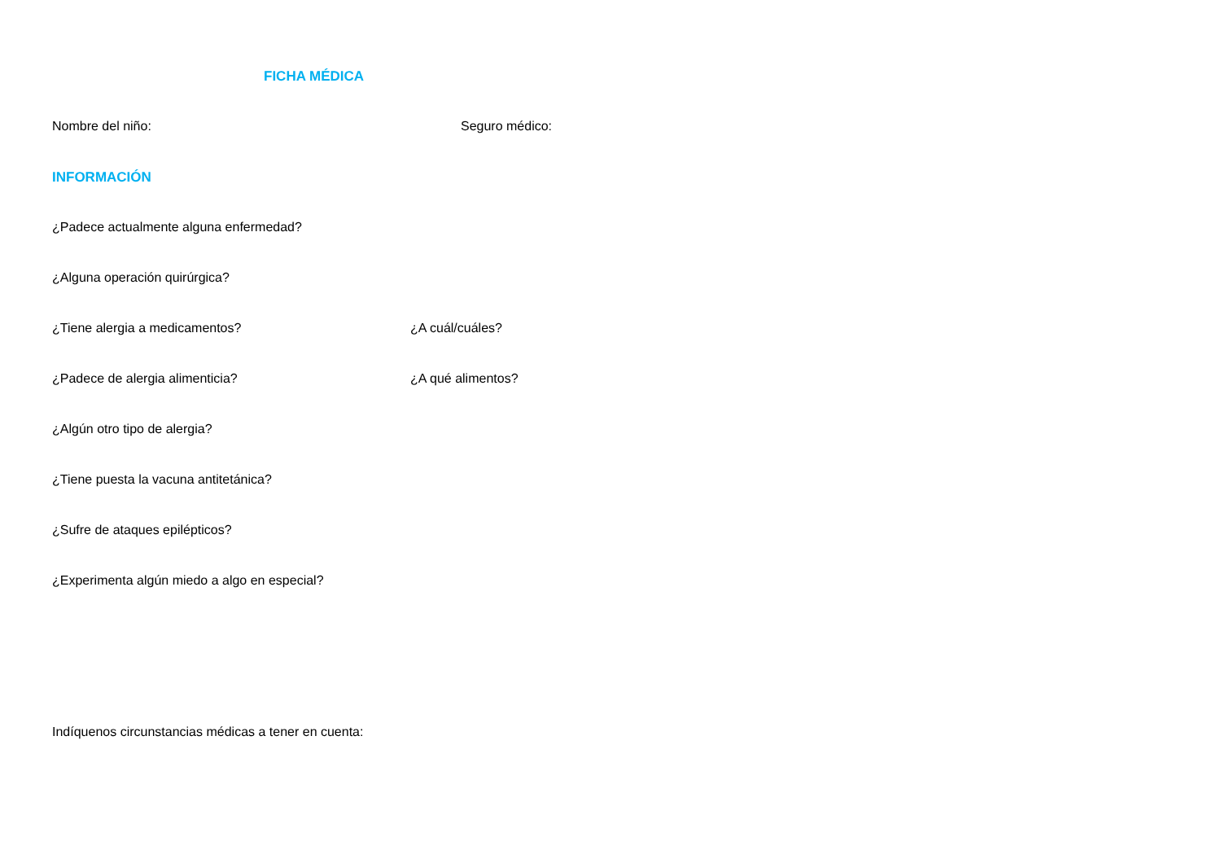FICHA MÉDICA
Nombre del niño: Seguro médico:
INFORMACIÓN
¿Padece actualmente alguna enfermedad?
¿Alguna operación quirúrgica?
¿Tiene alergia a medicamentos? ¿A cuál/cuáles?
¿Padece de alergia alimenticia? ¿A qué alimentos?
¿Algún otro tipo de alergia?
¿Tiene puesta la vacuna antitetánica?
¿Sufre de ataques epilépticos?
¿Experimenta algún miedo a algo en especial?
Indíquenos circunstancias médicas a tener en cuenta: